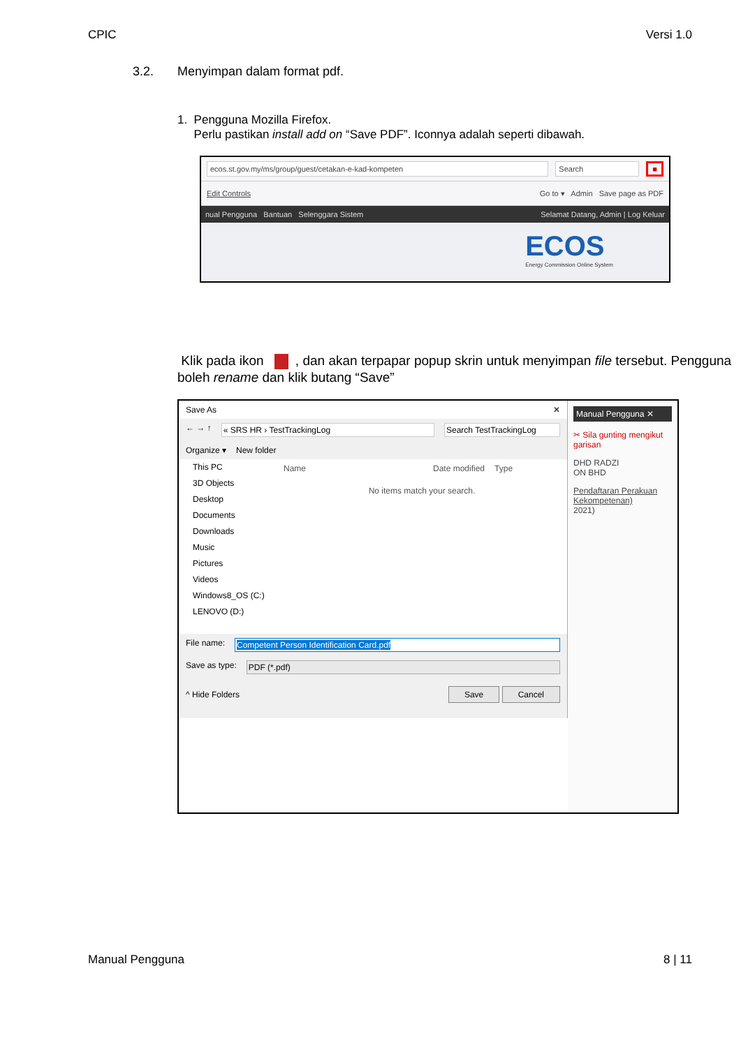CPIC Versi 1.0
3.2. Menyimpan dalam format pdf.
1. Pengguna Mozilla Firefox.
Perlu pastikan install add on “Save PDF”. Iconnya adalah seperti dibawah.
ecos.st.gov.my/ms/group/guest/cetakan-e-kad-kompeten
Search ■
Edit Controls Go to ▾ Admin Save page as PDF
nual Pengguna Bantuan Selenggara Sistem Selamat Datang, Admin | Log Keluar
ECOS
Energy Commission Online System
Klik pada ikon , dan akan terpapar popup skrin untuk menyimpan file tersebut. Pengguna boleh rename dan klik butang “Save”
Save As ✕
← → ↑ « SRS HR › TestTrackingLog Search TestTrackingLog
Organize ▾ New folder
This PC
3D Objects
Desktop
Documents
Downloads
Music
Pictures
Videos
Windows8_OS (C:)
LENOVO (D:)
Name Date modified Type
No items match your search.
File name: Competent Person Identification Card.pdf
Save as type: PDF (*.pdf)
^ Hide Folders Save Cancel
Manual Pengguna ✕
✂ Sila gunting mengikut garisan
DHD RADZI
ON BHD
Pendaftaran Perakuan Kekompetenan)
2021)
Manual Pengguna 8 | 11